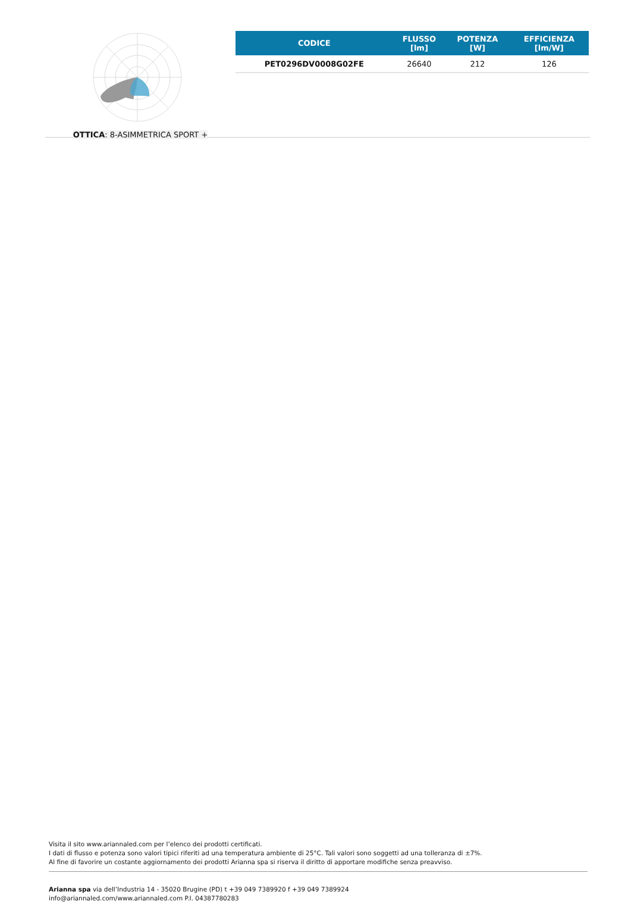OTTICA: 8-ASIMMETRICA SPORT +
| CODICE | FLUSSO [lm] | POTENZA [W] | EFFICIENZA [lm/W] |
| --- | --- | --- | --- |
| PET0296DV0008G02FE | 26640 | 212 | 126 |
Visita il sito www.ariannaled.com per l’elenco dei prodotti certificati.
I dati di flusso e potenza sono valori tipici riferiti ad una temperatura ambiente di 25°C. Tali valori sono soggetti ad una tolleranza di ±7%.
Al fine di favorire un costante aggiornamento dei prodotti Arianna spa si riserva il diritto di apportare modifiche senza preavviso.
Arianna spa via dell’Industria 14 - 35020 Brugine (PD) t +39 049 7389920 f +39 049 7389924
info@ariannaled.com/www.ariannaled.com P.I. 04387780283